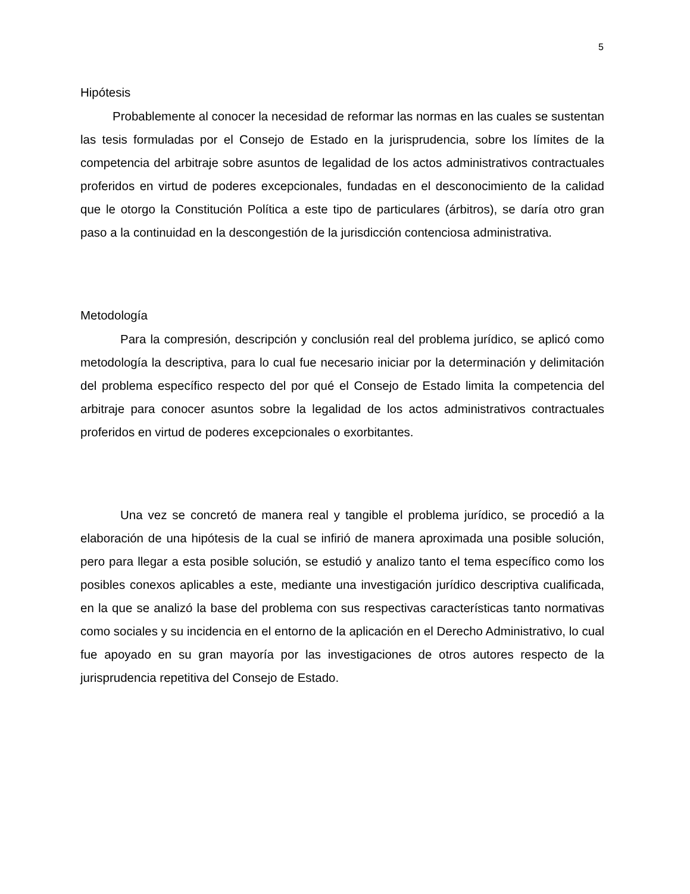5
Hipótesis
Probablemente al conocer la necesidad de reformar las normas en las cuales se sustentan las tesis formuladas por el Consejo de Estado en la jurisprudencia, sobre los límites de la competencia del arbitraje sobre asuntos de legalidad de los actos administrativos contractuales proferidos en virtud de poderes excepcionales, fundadas en el desconocimiento de la calidad que le otorgo la Constitución Política a este tipo de particulares (árbitros), se daría otro gran paso a la continuidad en la descongestión de la jurisdicción contenciosa administrativa.
Metodología
Para la compresión, descripción y conclusión real del problema jurídico, se aplicó como metodología la descriptiva, para lo cual fue necesario iniciar por la determinación y delimitación del problema específico respecto del por qué el Consejo de Estado limita la competencia del arbitraje para conocer asuntos sobre la legalidad de los actos administrativos contractuales proferidos en virtud de poderes excepcionales o exorbitantes.
Una vez se concretó de manera real y tangible el problema jurídico, se procedió a la elaboración de una hipótesis de la cual se infirió de manera aproximada una posible solución, pero para llegar a esta posible solución, se estudió y analizo tanto el tema específico como los posibles conexos aplicables a este, mediante una investigación jurídico descriptiva cualificada, en la que se analizó la base del problema con sus respectivas características tanto normativas como sociales y su incidencia en el entorno de la aplicación en el Derecho Administrativo, lo cual fue apoyado en su gran mayoría por las investigaciones de otros autores respecto de la jurisprudencia repetitiva del Consejo de Estado.